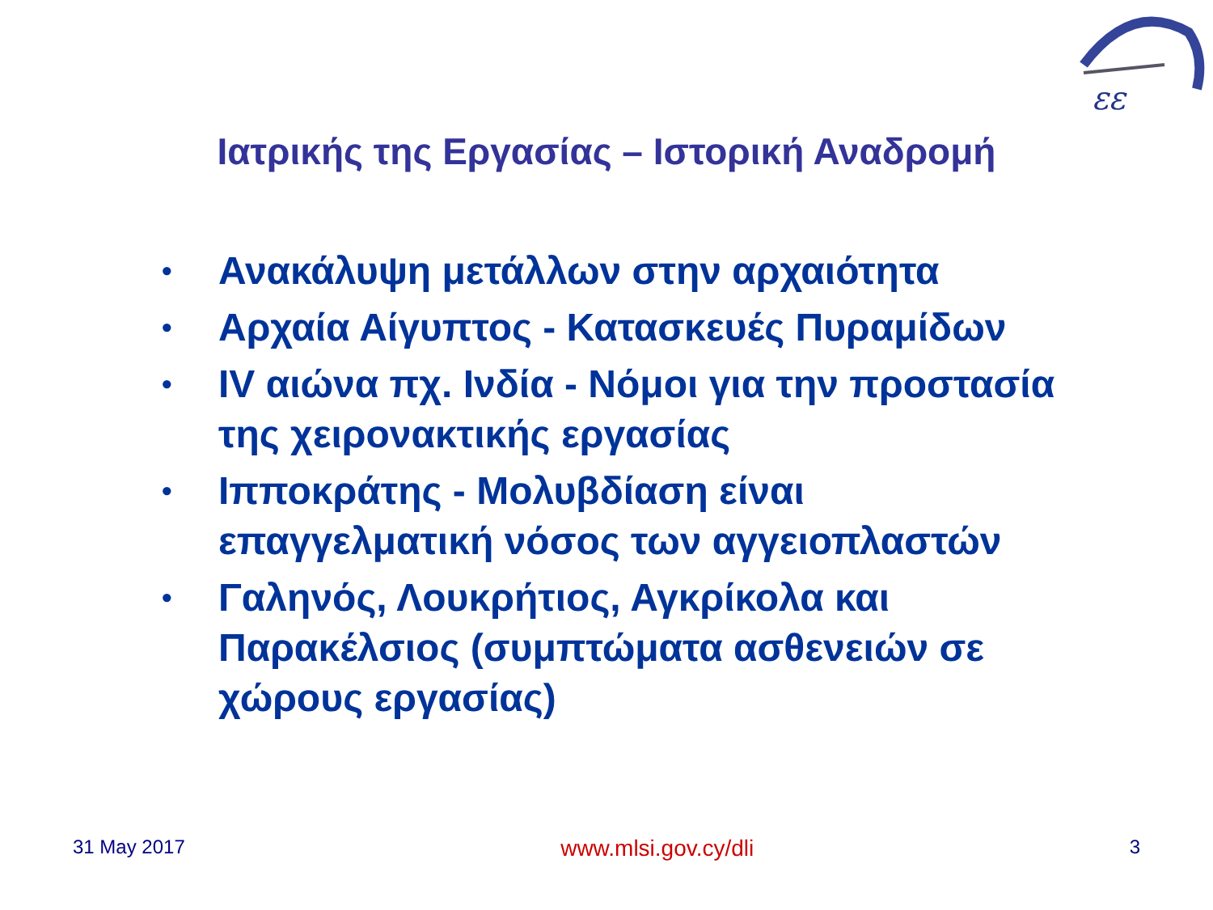εε
Ιατρικής της Εργασίας – Ιστορική Αναδρομή
• Ανακάλυψη μετάλλων στην αρχαιότητα
• Αρχαία Αίγυπτος - Κατασκευές Πυραμίδων
• IV αιώνα πχ. Ινδία - Νόμοι για την προστασία της χειρονακτικής εργασίας
• Ιπποκράτης - Μολυβδίαση είναι επαγγελματική νόσος των αγγειοπλαστών
• Γαληνός, Λουκρήτιος, Αγκρίκολα και Παρακέλσιος (συμπτώματα ασθενειών σε χώρους εργασίας)
31 May 2017 www.mlsi.gov.cy/dli 3